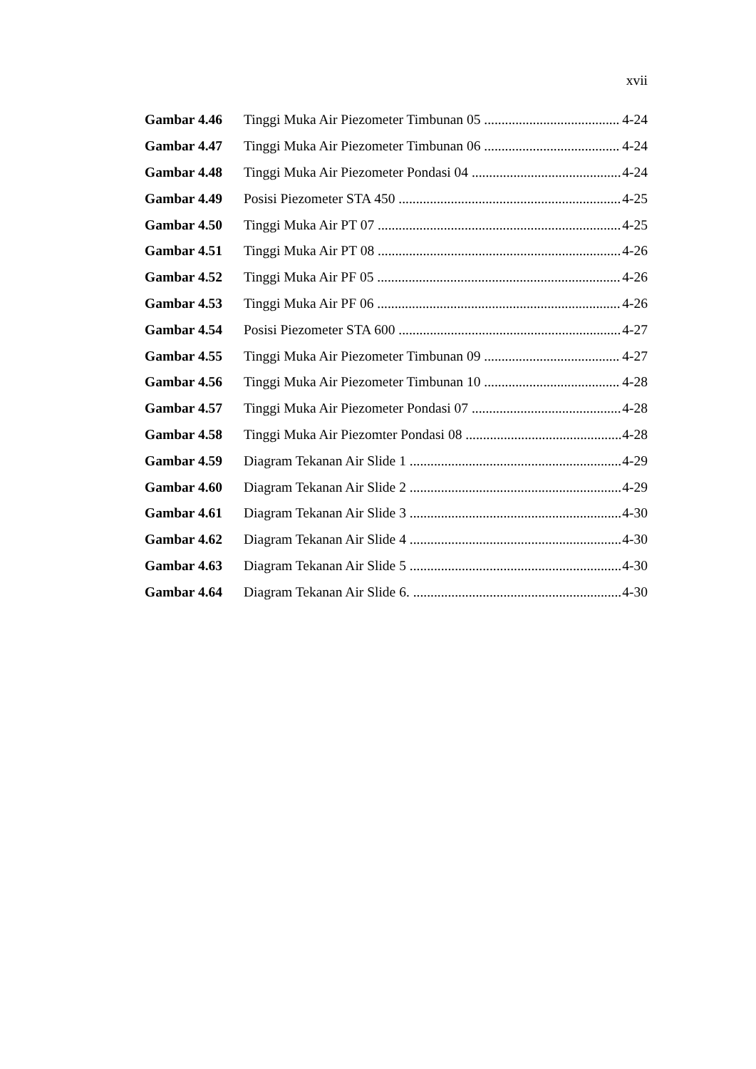xvii
Gambar 4.46 Tinggi Muka Air Piezometer Timbunan 05 4-24
Gambar 4.47 Tinggi Muka Air Piezometer Timbunan 06 4-24
Gambar 4.48 Tinggi Muka Air Piezometer Pondasi 04 4-24
Gambar 4.49 Posisi Piezometer STA 450 4-25
Gambar 4.50 Tinggi Muka Air PT 07 4-25
Gambar 4.51 Tinggi Muka Air PT 08 4-26
Gambar 4.52 Tinggi Muka Air PF 05 4-26
Gambar 4.53 Tinggi Muka Air PF 06 4-26
Gambar 4.54 Posisi Piezometer STA 600 4-27
Gambar 4.55 Tinggi Muka Air Piezometer Timbunan 09 4-27
Gambar 4.56 Tinggi Muka Air Piezometer Timbunan 10 4-28
Gambar 4.57 Tinggi Muka Air Piezometer Pondasi 07 4-28
Gambar 4.58 Tinggi Muka Air Piezomter Pondasi 08 4-28
Gambar 4.59 Diagram Tekanan Air Slide 1 4-29
Gambar 4.60 Diagram Tekanan Air Slide 2 4-29
Gambar 4.61 Diagram Tekanan Air Slide 3 4-30
Gambar 4.62 Diagram Tekanan Air Slide 4 4-30
Gambar 4.63 Diagram Tekanan Air Slide 5 4-30
Gambar 4.64 Diagram Tekanan Air Slide 6. 4-30